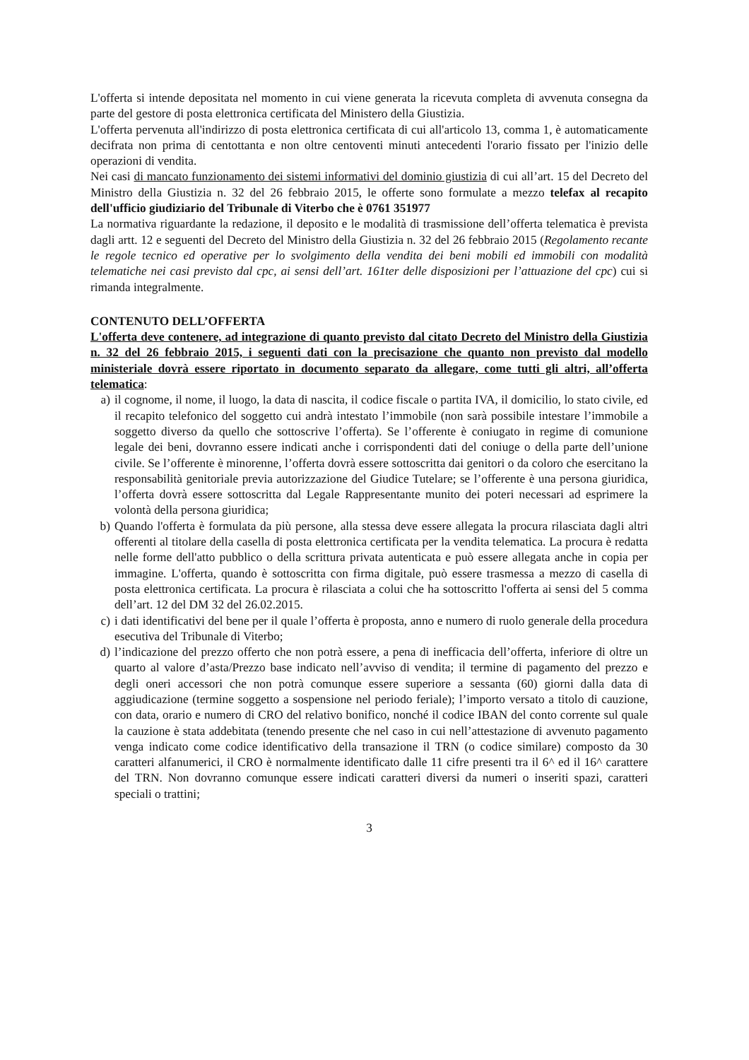L'offerta si intende depositata nel momento in cui viene generata la ricevuta completa di avvenuta consegna da parte del gestore di posta elettronica certificata del Ministero della Giustizia.
L'offerta pervenuta all'indirizzo di posta elettronica certificata di cui all'articolo 13, comma 1, è automaticamente decifrata non prima di centottanta e non oltre centoventi minuti antecedenti l'orario fissato per l'inizio delle operazioni di vendita.
Nei casi di mancato funzionamento dei sistemi informativi del dominio giustizia di cui all’art. 15 del Decreto del Ministro della Giustizia n. 32 del 26 febbraio 2015, le offerte sono formulate a mezzo telefax al recapito dell'ufficio giudiziario del Tribunale di Viterbo che è 0761 351977
La normativa riguardante la redazione, il deposito e le modalità di trasmissione dell’offerta telematica è prevista dagli artt. 12 e seguenti del Decreto del Ministro della Giustizia n. 32 del 26 febbraio 2015 (Regolamento recante le regole tecnico ed operative per lo svolgimento della vendita dei beni mobili ed immobili con modalità telematiche nei casi previsto dal cpc, ai sensi dell’art. 161ter delle disposizioni per l’attuazione del cpc) cui si rimanda integralmente.
CONTENUTO DELL’OFFERTA
L'offerta deve contenere, ad integrazione di quanto previsto dal citato Decreto del Ministro della Giustizia n. 32 del 26 febbraio 2015, i seguenti dati con la precisazione che quanto non previsto dal modello ministeriale dovrà essere riportato in documento separato da allegare, come tutti gli altri, all’offerta telematica:
a) il cognome, il nome, il luogo, la data di nascita, il codice fiscale o partita IVA, il domicilio, lo stato civile, ed il recapito telefonico del soggetto cui andrà intestato l’immobile (non sarà possibile intestare l’immobile a soggetto diverso da quello che sottoscrive l’offerta). Se l’offerente è coniugato in regime di comunione legale dei beni, dovranno essere indicati anche i corrispondenti dati del coniuge o della parte dell’unione civile. Se l’offerente è minorenne, l’offerta dovrà essere sottoscritta dai genitori o da coloro che esercitano la responsabilità genitoriale previa autorizzazione del Giudice Tutelare; se l’offerente è una persona giuridica, l’offerta dovrà essere sottoscritta dal Legale Rappresentante munito dei poteri necessari ad esprimere la volontà della persona giuridica;
b) Quando l'offerta è formulata da più persone, alla stessa deve essere allegata la procura rilasciata dagli altri offerenti al titolare della casella di posta elettronica certificata per la vendita telematica. La procura è redatta nelle forme dell'atto pubblico o della scrittura privata autenticata e può essere allegata anche in copia per immagine. L'offerta, quando è sottoscritta con firma digitale, può essere trasmessa a mezzo di casella di posta elettronica certificata. La procura è rilasciata a colui che ha sottoscritto l'offerta ai sensi del 5 comma dell’art. 12 del DM 32 del 26.02.2015.
c) i dati identificativi del bene per il quale l’offerta è proposta, anno e numero di ruolo generale della procedura esecutiva del Tribunale di Viterbo;
d) l’indicazione del prezzo offerto che non potrà essere, a pena di inefficacia dell’offerta, inferiore di oltre un quarto al valore d’asta/Prezzo base indicato nell’avviso di vendita; il termine di pagamento del prezzo e degli oneri accessori che non potrà comunque essere superiore a sessanta (60) giorni dalla data di aggiudicazione (termine soggetto a sospensione nel periodo feriale); l’importo versato a titolo di cauzione, con data, orario e numero di CRO del relativo bonifico, nonché il codice IBAN del conto corrente sul quale la cauzione è stata addebitata (tenendo presente che nel caso in cui nell’attestazione di avvenuto pagamento venga indicato come codice identificativo della transazione il TRN (o codice similare) composto da 30 caratteri alfanumerici, il CRO è normalmente identificato dalle 11 cifre presenti tra il 6^ ed il 16^ carattere del TRN. Non dovranno comunque essere indicati caratteri diversi da numeri o inseriti spazi, caratteri speciali o trattini;
3